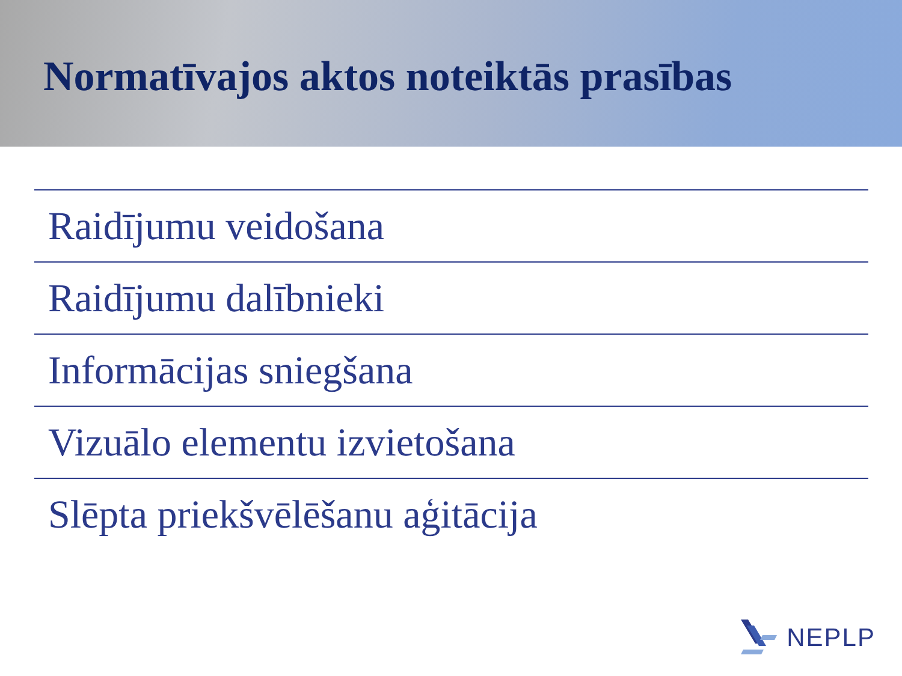Normatīvajos aktos noteiktās prasības
Raidījumu veidošana
Raidījumu dalībnieki
Informācijas sniegšana
Vizuālo elementu izvietošana
Slēpta priekšvēlēšanu aģitācija
NEPLP